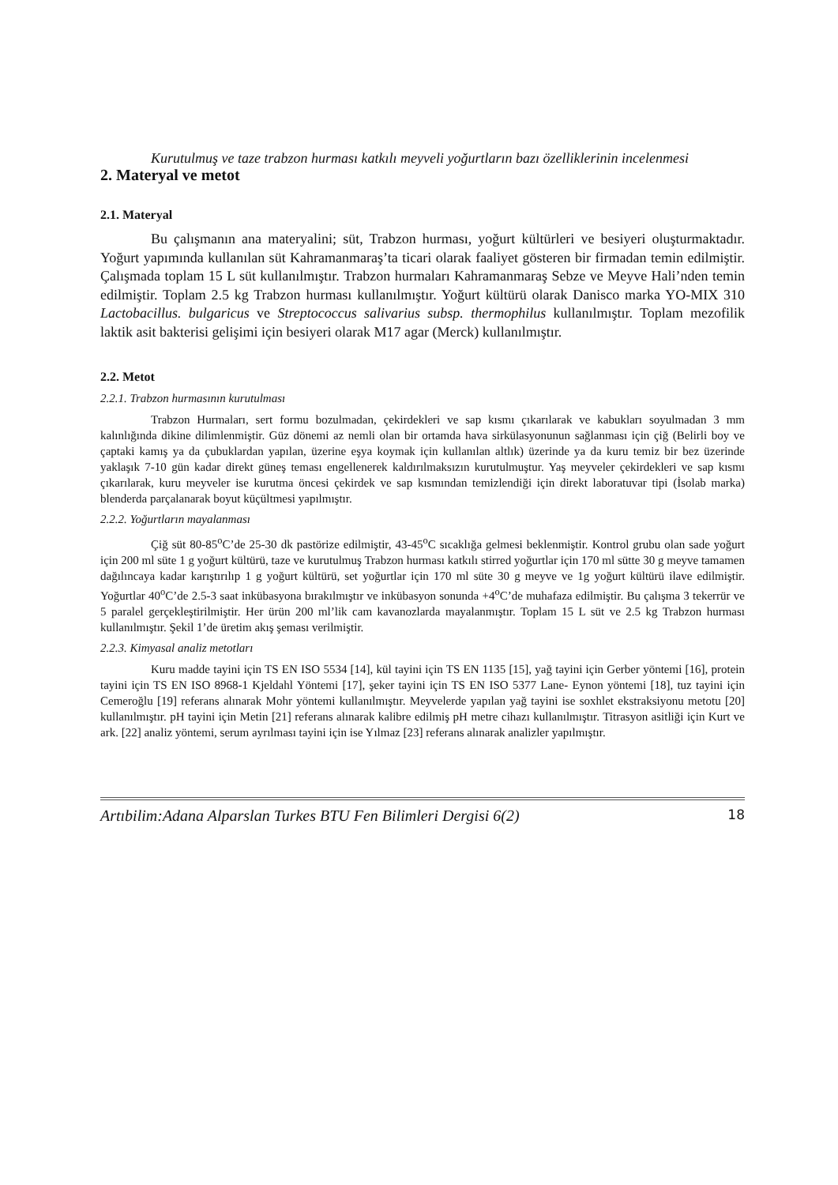Kurutulmuş ve taze trabzon hurması katkılı meyveli yoğurtların bazı özelliklerinin incelenmesi
2. Materyal ve metot
2.1. Materyal
Bu çalışmanın ana materyalini; süt, Trabzon hurması, yoğurt kültürleri ve besiyeri oluşturmaktadır. Yoğurt yapımında kullanılan süt Kahramanmaraş’ta ticari olarak faaliyet gösteren bir firmadan temin edilmiştir. Çalışmada toplam 15 L süt kullanılmıştır. Trabzon hurmaları Kahramanmaraş Sebze ve Meyve Hali’nden temin edilmiştir. Toplam 2.5 kg Trabzon hurması kullanılmıştır. Yoğurt kültürü olarak Danisco marka YO-MIX 310 Lactobacillus. bulgaricus ve Streptococcus salivarius subsp. thermophilus kullanılmıştır. Toplam mezofilik laktik asit bakterisi gelişimi için besiyeri olarak M17 agar (Merck) kullanılmıştır.
2.2. Metot
2.2.1. Trabzon hurmasının kurutulması
Trabzon Hurmaları, sert formu bozulmadan, çekirdekleri ve sap kısmı çıkarılarak ve kabukları soyulmadan 3 mm kalınlığında dikine dilimlenmiştir. Güz dönemi az nemli olan bir ortamda hava sirkülasyonunun sağlanması için çiğ (Belirli boy ve çaptaki kamış ya da çubuklardan yapılan, üzerine eşya koymak için kullanılan altlık) üzerinde ya da kuru temiz bir bez üzerinde yaklaşık 7-10 gün kadar direkt güneş teması engellenerek kaldırılmaksızın kurutulmuştur. Yaş meyveler çekirdekleri ve sap kısmı çıkarılarak, kuru meyveler ise kurutma öncesi çekirdek ve sap kısmından temizlendiği için direkt laboratuvar tipi (İsolab marka) blenderda parçalanarak boyut küçültmesi yapılmıştır.
2.2.2. Yoğurtların mayalanması
Çiğ süt 80-85<sup>o</sup>C’de 25-30 dk pastörize edilmiştir, 43-45<sup>o</sup>C sıcaklığa gelmesi beklenmiştir. Kontrol grubu olan sade yoğurt için 200 ml süte 1 g yoğurt kültürü, taze ve kurutulmuş Trabzon hurması katkılı stirred yoğurtlar için 170 ml sütte 30 g meyve tamamen dağılıncaya kadar karıştırılıp 1 g yoğurt kültürü, set yoğurtlar için 170 ml süte 30 g meyve ve 1g yoğurt kültürü ilave edilmiştir. Yoğurtlar 40<sup>o</sup>C’de 2.5-3 saat inkübasyona bırakılmıştır ve inkübasyon sonunda +4<sup>o</sup>C’de muhafaza edilmiştir. Bu çalışma 3 tekerrür ve 5 paralel gerçekleştirilmiştir. Her ürün 200 ml’lik cam kavanozlarda mayalanmıştır. Toplam 15 L süt ve 2.5 kg Trabzon hurması kullanılmıştır. Şekil 1’de üretim akış şeması verilmiştir.
2.2.3. Kimyasal analiz metotları
Kuru madde tayini için TS EN ISO 5534 [14], kül tayini için TS EN 1135 [15], yağ tayini için Gerber yöntemi [16], protein tayini için TS EN ISO 8968-1 Kjeldahl Yöntemi [17], şeker tayini için TS EN ISO 5377 Lane- Eynon yöntemi [18], tuz tayini için Cemeroğlu [19] referans alınarak Mohr yöntemi kullanılmıştır. Meyvelerde yapılan yağ tayini ise soxhlet ekstraksiyonu metotu [20] kullanılmıştır. pH tayini için Metin [21] referans alınarak kalibre edilmiş pH metre cihazı kullanılmıştır. Titrasyon asitliği için Kurt ve ark. [22] analiz yöntemi, serum ayrılması tayini için ise Yılmaz [23] referans alınarak analizler yapılmıştır.
Artıbilim:Adana Alparslan Turkes BTU Fen Bilimleri Dergisi 6(2) 18